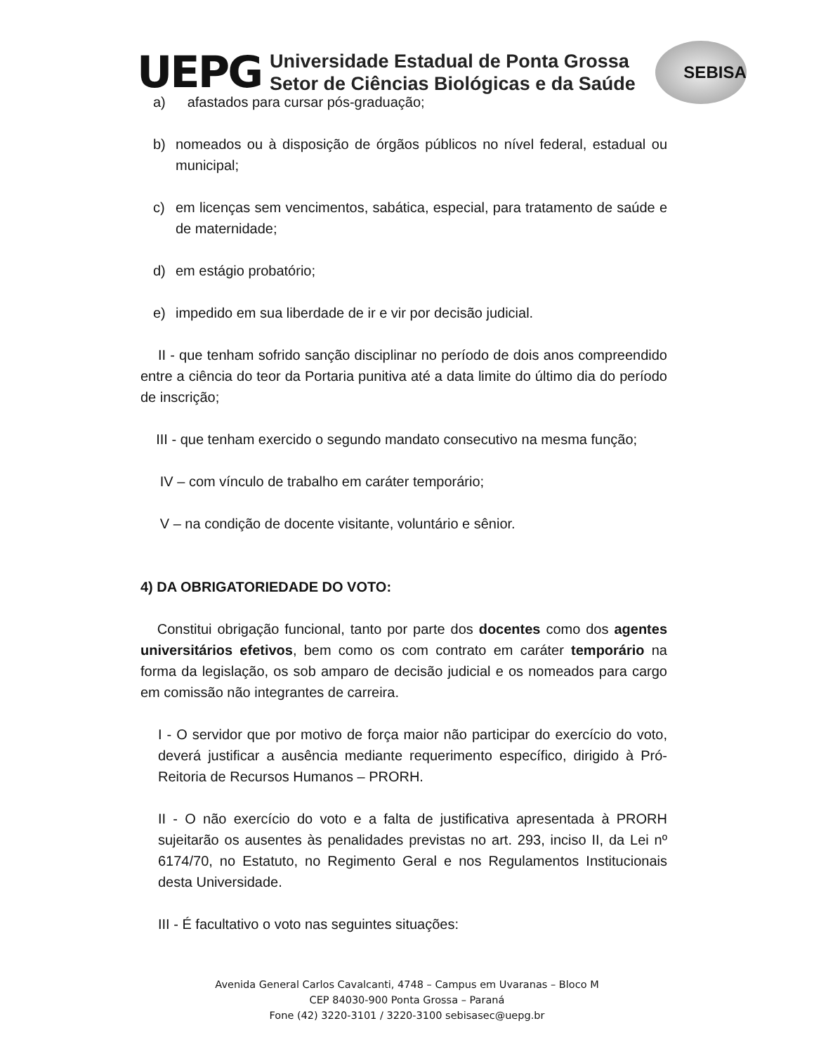UEPG
Universidade Estadual de Ponta Grossa
Setor de Ciências Biológicas e da Saúde
SEBISA
a) afastados para cursar pós-graduação;
b) nomeados ou à disposição de órgãos públicos no nível federal, estadual ou municipal;
c) em licenças sem vencimentos, sabática, especial, para tratamento de saúde e de maternidade;
d) em estágio probatório;
e) impedido em sua liberdade de ir e vir por decisão judicial.
II - que tenham sofrido sanção disciplinar no período de dois anos compreendido entre a ciência do teor da Portaria punitiva até a data limite do último dia do período de inscrição;
III - que tenham exercido o segundo mandato consecutivo na mesma função;
IV – com vínculo de trabalho em caráter temporário;
V – na condição de docente visitante, voluntário e sênior.
4) DA OBRIGATORIEDADE DO VOTO:
Constitui obrigação funcional, tanto por parte dos docentes como dos agentes universitários efetivos, bem como os com contrato em caráter temporário na forma da legislação, os sob amparo de decisão judicial e os nomeados para cargo em comissão não integrantes de carreira.
I - O servidor que por motivo de força maior não participar do exercício do voto, deverá justificar a ausência mediante requerimento específico, dirigido à Pró-Reitoria de Recursos Humanos – PRORH.
II - O não exercício do voto e a falta de justificativa apresentada à PRORH sujeitarão os ausentes às penalidades previstas no art. 293, inciso II, da Lei nº 6174/70, no Estatuto, no Regimento Geral e nos Regulamentos Institucionais desta Universidade.
III - É facultativo o voto nas seguintes situações:
Avenida General Carlos Cavalcanti, 4748 – Campus em Uvaranas – Bloco M
CEP 84030-900 Ponta Grossa – Paraná
Fone (42) 3220-3101 / 3220-3100 sebisasec@uepg.br